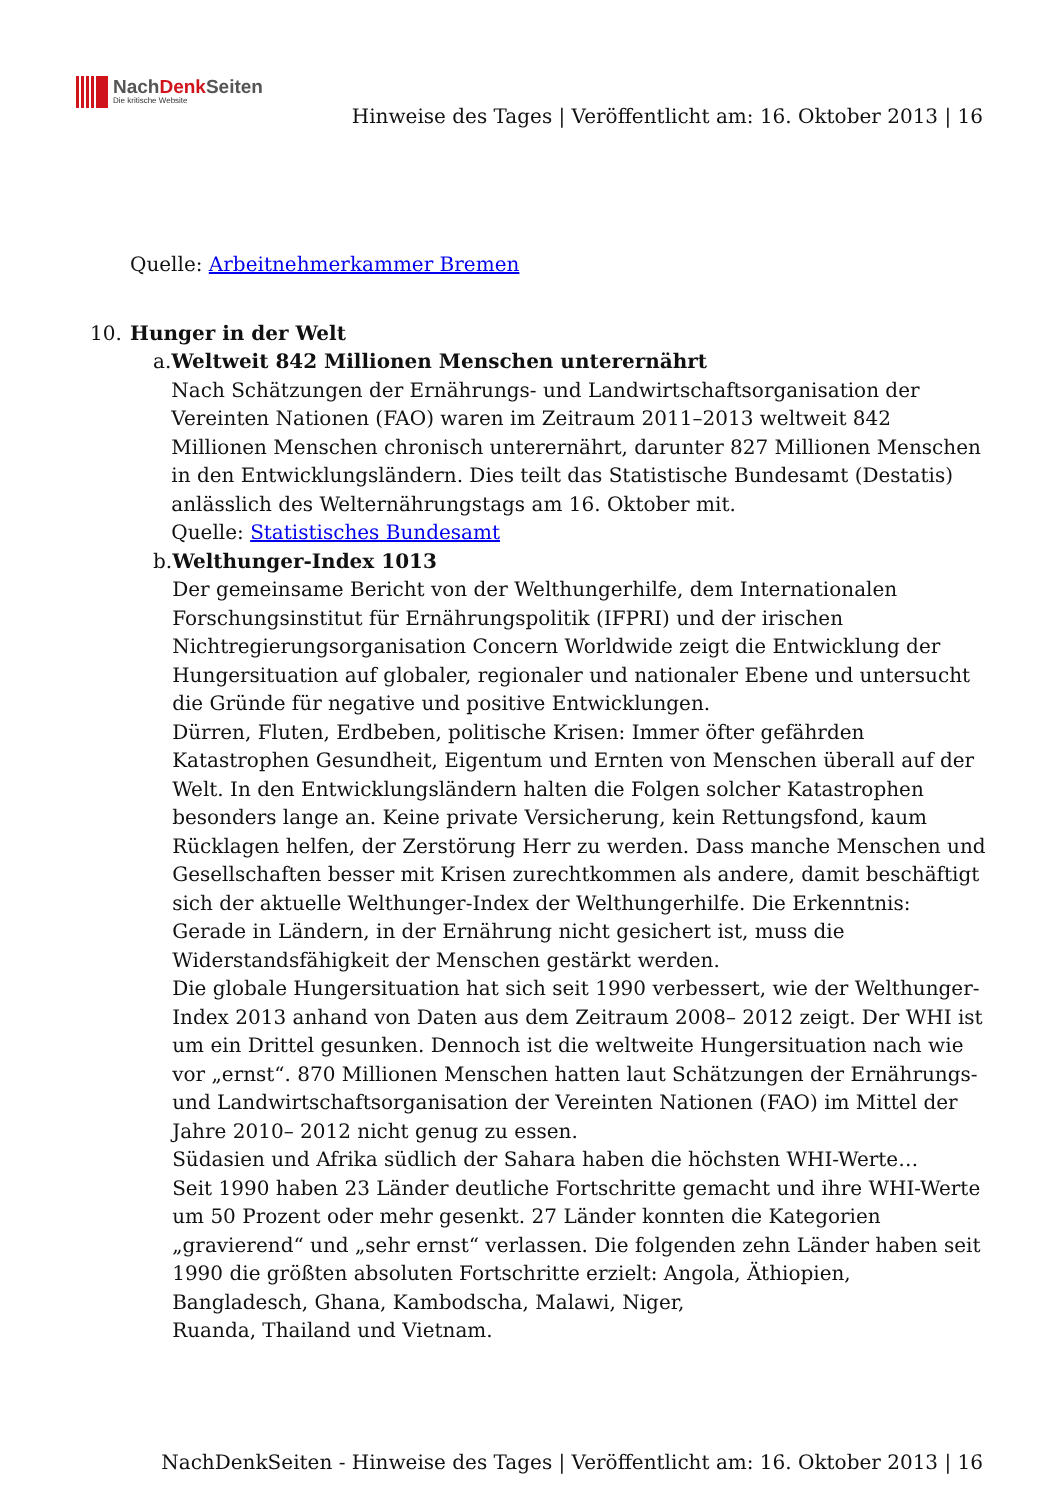NachDenk Seiten
Die kritische Website
Hinweise des Tages | Veröffentlicht am: 16. Oktober 2013 | 16
Quelle: Arbeitnehmerkammer Bremen
10. Hunger in der Welt
a. Weltweit 842 Millionen Menschen unterernährt
Nach Schätzungen der Ernährungs- und Landwirtschaftsorganisation der Vereinten Nationen (FAO) waren im Zeitraum 2011–2013 weltweit 842 Millionen Menschen chronisch unterernährt, darunter 827 Millionen Menschen in den Entwicklungsländern. Dies teilt das Statistische Bundesamt (Destatis) anlässlich des Welternährungstags am 16. Oktober mit.
Quelle: Statistisches Bundesamt
b. Welthunger-Index 1013
Der gemeinsame Bericht von der Welthungerhilfe, dem Internationalen Forschungsinstitut für Ernährungspolitik (IFPRI) und der irischen Nichtregierungsorganisation Concern Worldwide zeigt die Entwicklung der Hungersituation auf globaler, regionaler und nationaler Ebene und untersucht die Gründe für negative und positive Entwicklungen.
Dürren, Fluten, Erdbeben, politische Krisen: Immer öfter gefährden Katastrophen Gesundheit, Eigentum und Ernten von Menschen überall auf der Welt. In den Entwicklungsländern halten die Folgen solcher Katastrophen besonders lange an. Keine private Versicherung, kein Rettungsfond, kaum Rücklagen helfen, der Zerstörung Herr zu werden. Dass manche Menschen und Gesellschaften besser mit Krisen zurechtkommen als andere, damit beschäftigt sich der aktuelle Welthunger-Index der Welthungerhilfe. Die Erkenntnis: Gerade in Ländern, in der Ernährung nicht gesichert ist, muss die Widerstandsfähigkeit der Menschen gestärkt werden.
Die globale Hungersituation hat sich seit 1990 verbessert, wie der Welthunger-Index 2013 anhand von Daten aus dem Zeitraum 2008– 2012 zeigt. Der WHI ist um ein Drittel gesunken. Dennoch ist die weltweite Hungersituation nach wie vor „ernst“. 870 Millionen Menschen hatten laut Schätzungen der Ernährungs- und Landwirtschaftsorganisation der Vereinten Nationen (FAO) im Mittel der Jahre 2010– 2012 nicht genug zu essen.
Südasien und Afrika südlich der Sahara haben die höchsten WHI-Werte…
Seit 1990 haben 23 Länder deutliche Fortschritte gemacht und ihre WHI-Werte um 50 Prozent oder mehr gesenkt. 27 Länder konnten die Kategorien „gravierend“ und „sehr ernst“ verlassen. Die folgenden zehn Länder haben seit 1990 die größten absoluten Fortschritte erzielt: Angola, Äthiopien, Bangladesch, Ghana, Kambodscha, Malawi, Niger,
Ruanda, Thailand und Vietnam.
NachDenkSeiten - Hinweise des Tages | Veröffentlicht am: 16. Oktober 2013 | 16